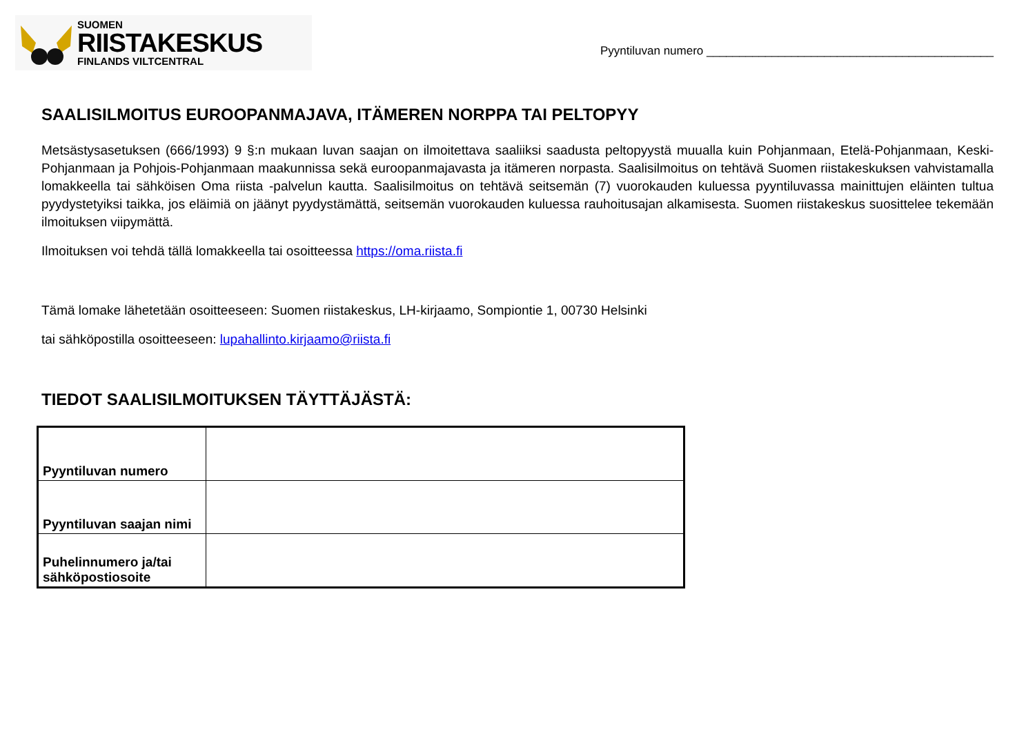SUOMEN
RIISTAKESKUS
FINLANDS VILTCENTRAL
Pyyntiluvan numero ____________________________________________
SAALISILMOITUS EUROOPANMAJAVA, ITÄMEREN NORPPA TAI PELTOPYY
Metsästysasetuksen (666/1993) 9 §:n mukaan luvan saajan on ilmoitettava saaliiksi saadusta peltopyystä muualla kuin Pohjanmaan, Etelä-Pohjanmaan, Keski-Pohjanmaan ja Pohjois-Pohjanmaan maakunnissa sekä euroopanmajavasta ja itämeren norpasta. Saalisilmoitus on tehtävä Suomen riistakeskuksen vahvistamalla lomakkeella tai sähköisen Oma riista -palvelun kautta. Saalisilmoitus on tehtävä seitsemän (7) vuorokauden kuluessa pyyntiluvassa mainittujen eläinten tultua pyydystetyiksi taikka, jos eläimiä on jäänyt pyydystämättä, seitsemän vuorokauden kuluessa rauhoitusajan alkamisesta. Suomen riistakeskus suosittelee tekemään ilmoituksen viipymättä.
Ilmoituksen voi tehdä tällä lomakkeella tai osoitteessa https://oma.riista.fi
Tämä lomake lähetetään osoitteeseen: Suomen riistakeskus, LH-kirjaamo, Sompiontie 1, 00730 Helsinki
tai sähköpostilla osoitteeseen: lupahallinto.kirjaamo@riista.fi
TIEDOT SAALISILMOITUKSEN TÄYTTÄJÄSTÄ:
| Pyyntiluvan numero | |
| Pyyntiluvan saajan nimi | |
| Puhelinnumero ja/tai sähköpostiosoite | |